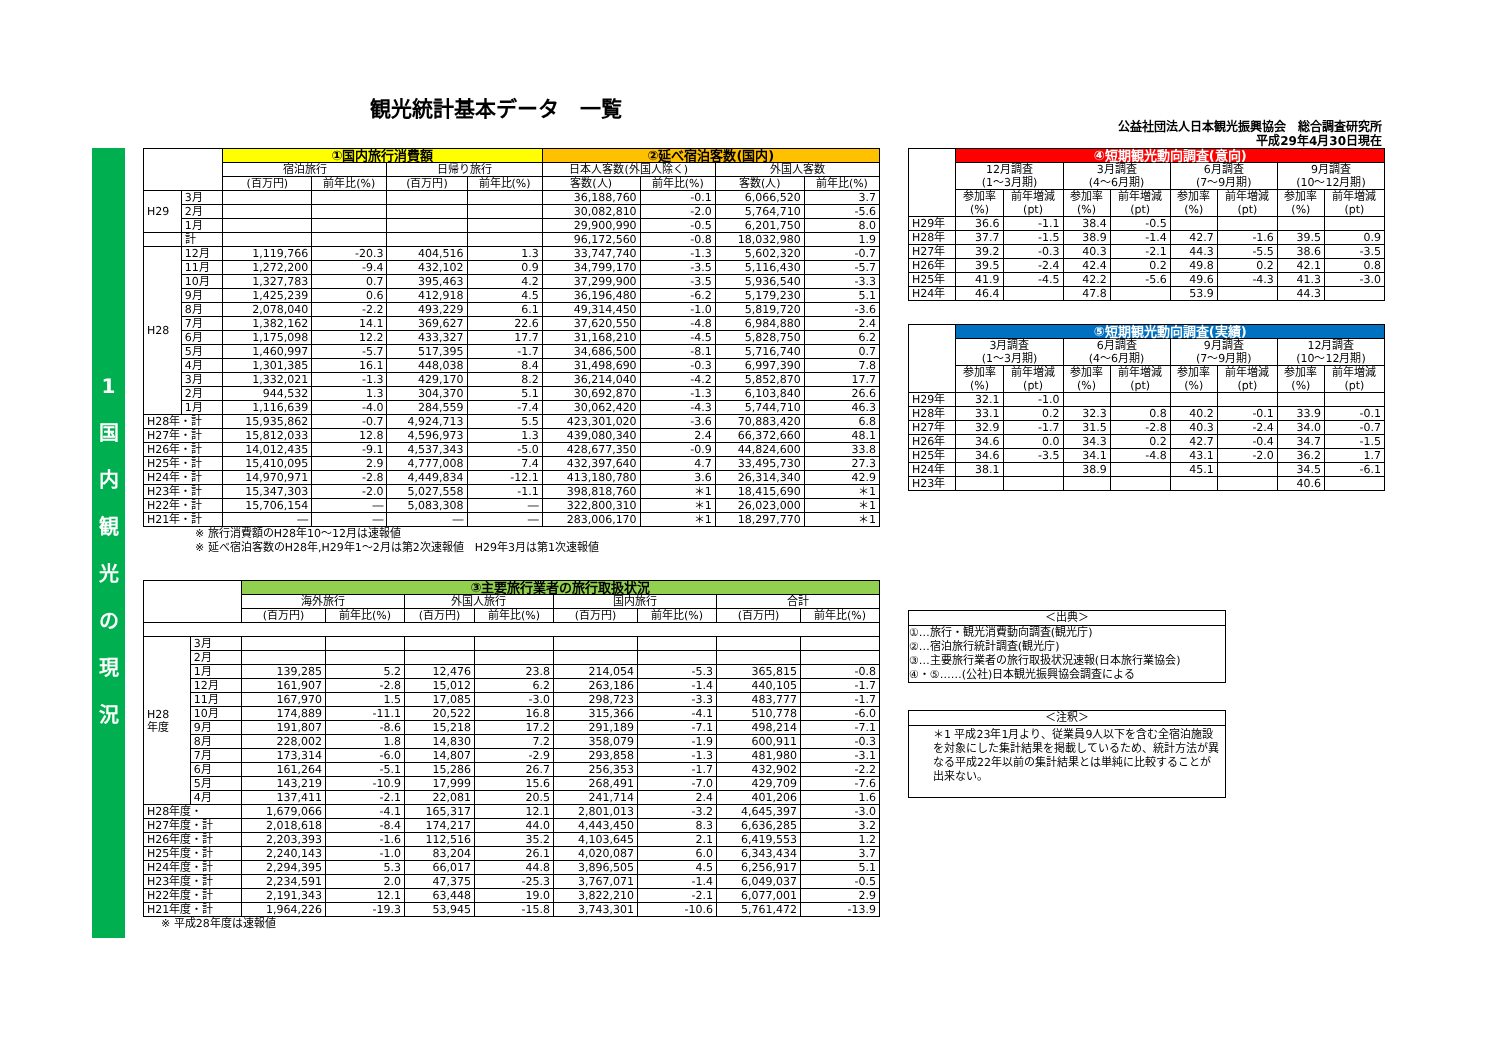観光統計基本データ　一覧
公益社団法人日本観光振興協会　総合調査研究所
平成29年4月30日現在
1
国
内
観
光
の
現
況
| | | ①国内旅行消費額 | | | | ②延べ宿泊客数(国内) | | | |
| --- | --- | --- | --- | --- | --- | --- | --- | --- | --- |
| | | 宿泊旅行 | | 日帰り旅行 | | 日本人客数(外国人除く) | | 外国人客数 | |
| | | (百万円) | 前年比(%) | (百万円) | 前年比(%) | 客数(人) | 前年比(%) | 客数(人) | 前年比(%) |
| H29 | 3月 | | | | | 36,188,760 | -0.1 | 6,066,520 | 3.7 |
| | 2月 | | | | | 30,082,810 | -2.0 | 5,764,710 | -5.6 |
| | 1月 | | | | | 29,900,990 | -0.5 | 6,201,750 | 8.0 |
| | 計 | | | | | 96,172,560 | -0.8 | 18,032,980 | 1.9 |
| H28 | 12月 | 1,119,766 | -20.3 | 404,516 | 1.3 | 33,747,740 | -1.3 | 5,602,320 | -0.7 |
| | 11月 | 1,272,200 | -9.4 | 432,102 | 0.9 | 34,799,170 | -3.5 | 5,116,430 | -5.7 |
| | 10月 | 1,327,783 | 0.7 | 395,463 | 4.2 | 37,299,900 | -3.5 | 5,936,540 | -3.3 |
| | 9月 | 1,425,239 | 0.6 | 412,918 | 4.5 | 36,196,480 | -6.2 | 5,179,230 | 5.1 |
| | 8月 | 2,078,040 | -2.2 | 493,229 | 6.1 | 49,314,450 | -1.0 | 5,819,720 | -3.6 |
| | 7月 | 1,382,162 | 14.1 | 369,627 | 22.6 | 37,620,550 | -4.8 | 6,984,880 | 2.4 |
| | 6月 | 1,175,098 | 12.2 | 433,327 | 17.7 | 31,168,210 | -4.5 | 5,828,750 | 6.2 |
| | 5月 | 1,460,997 | -5.7 | 517,395 | -1.7 | 34,686,500 | -8.1 | 5,716,740 | 0.7 |
| | 4月 | 1,301,385 | 16.1 | 448,038 | 8.4 | 31,498,690 | -0.3 | 6,997,390 | 7.8 |
| | 3月 | 1,332,021 | -1.3 | 429,170 | 8.2 | 36,214,040 | -4.2 | 5,852,870 | 17.7 |
| | 2月 | 944,532 | 1.3 | 304,370 | 5.1 | 30,692,870 | -1.3 | 6,103,840 | 26.6 |
| | 1月 | 1,116,639 | -4.0 | 284,559 | -7.4 | 30,062,420 | -4.3 | 5,744,710 | 46.3 |
| H28年・計 | | 15,935,862 | -0.7 | 4,924,713 | 5.5 | 423,301,020 | -3.6 | 70,883,420 | 6.8 |
| H27年・計 | | 15,812,033 | 12.8 | 4,596,973 | 1.3 | 439,080,340 | 2.4 | 66,372,660 | 48.1 |
| H26年・計 | | 14,012,435 | -9.1 | 4,537,343 | -5.0 | 428,677,350 | -0.9 | 44,824,600 | 33.8 |
| H25年・計 | | 15,410,095 | 2.9 | 4,777,008 | 7.4 | 432,397,640 | 4.7 | 33,495,730 | 27.3 |
| H24年・計 | | 14,970,971 | -2.8 | 4,449,834 | -12.1 | 413,180,780 | 3.6 | 26,314,340 | 42.9 |
| H23年・計 | | 15,347,303 | -2.0 | 5,027,558 | -1.1 | 398,818,760 | ＊1 | 18,415,690 | ＊1 |
| H22年・計 | | 15,706,154 | ― | 5,083,308 | ― | 322,800,310 | ＊1 | 26,023,000 | ＊1 |
| H21年・計 | | ― | ― | ― | ― | 283,006,170 | ＊1 | 18,297,770 | ＊1 |
※ 旅行消費額のH28年10～12月は速報値
※ 延べ宿泊客数のH28年,H29年1～2月は第2次速報値　H29年3月は第1次速報値
| | | ③主要旅行業者の旅行取扱状況 | | | | | | | |
| --- | --- | --- | --- | --- | --- | --- | --- | --- | --- |
| | | 海外旅行 | | 外国人旅行 | | 国内旅行 | | 合計 | |
| | | (百万円) | 前年比(%) | (百万円) | 前年比(%) | (百万円) | 前年比(%) | (百万円) | 前年比(%) |
| H28 年度 | 3月 | | | | | | | | |
| | 2月 | | | | | | | | |
| | 1月 | 139,285 | 5.2 | 12,476 | 23.8 | 214,054 | -5.3 | 365,815 | -0.8 |
| | 12月 | 161,907 | -2.8 | 15,012 | 6.2 | 263,186 | -1.4 | 440,105 | -1.7 |
| | 11月 | 167,970 | 1.5 | 17,085 | -3.0 | 298,723 | -3.3 | 483,777 | -1.7 |
| | 10月 | 174,889 | -11.1 | 20,522 | 16.8 | 315,366 | -4.1 | 510,778 | -6.0 |
| | 9月 | 191,807 | -8.6 | 15,218 | 17.2 | 291,189 | -7.1 | 498,214 | -7.1 |
| | 8月 | 228,002 | 1.8 | 14,830 | 7.2 | 358,079 | -1.9 | 600,911 | -0.3 |
| | 7月 | 173,314 | -6.0 | 14,807 | -2.9 | 293,858 | -1.3 | 481,980 | -3.1 |
| | 6月 | 161,264 | -5.1 | 15,286 | 26.7 | 256,353 | -1.7 | 432,902 | -2.2 |
| | 5月 | 143,219 | -10.9 | 17,999 | 15.6 | 268,491 | -7.0 | 429,709 | -7.6 |
| | 4月 | 137,411 | -2.1 | 22,081 | 20.5 | 241,714 | 2.4 | 401,206 | 1.6 |
| H28年度・ | | 1,679,066 | -4.1 | 165,317 | 12.1 | 2,801,013 | -3.2 | 4,645,397 | -3.0 |
| H27年度・計 | | 2,018,618 | -8.4 | 174,217 | 44.0 | 4,443,450 | 8.3 | 6,636,285 | 3.2 |
| H26年度・計 | | 2,203,393 | -1.6 | 112,516 | 35.2 | 4,103,645 | 2.1 | 6,419,553 | 1.2 |
| H25年度・計 | | 2,240,143 | -1.0 | 83,204 | 26.1 | 4,020,087 | 6.0 | 6,343,434 | 3.7 |
| H24年度・計 | | 2,294,395 | 5.3 | 66,017 | 44.8 | 3,896,505 | 4.5 | 6,256,917 | 5.1 |
| H23年度・計 | | 2,234,591 | 2.0 | 47,375 | -25.3 | 3,767,071 | -1.4 | 6,049,037 | -0.5 |
| H22年度・計 | | 2,191,343 | 12.1 | 63,448 | 19.0 | 3,822,210 | -2.1 | 6,077,001 | 2.9 |
| H21年度・計 | | 1,964,226 | -19.3 | 53,945 | -15.8 | 3,743,301 | -10.6 | 5,761,472 | -13.9 |
※ 平成28年度は速報値
| | ④短期観光動向調査(意向) | | | | | | | |
| --- | --- | --- | --- | --- | --- | --- | --- | --- |
| | 12月調査 (1～3月期) | | 3月調査 (4～6月期) | | 6月調査 (7～9月期) | | 9月調査 (10～12月期) | |
| | 参加率 (%) | 前年増減 (pt) | 参加率 (%) | 前年増減 (pt) | 参加率 (%) | 前年増減 (pt) | 参加率 (%) | 前年増減 (pt) |
| H29年 | 36.6 | -1.1 | 38.4 | -0.5 | | | | |
| H28年 | 37.7 | -1.5 | 38.9 | -1.4 | 42.7 | -1.6 | 39.5 | 0.9 |
| H27年 | 39.2 | -0.3 | 40.3 | -2.1 | 44.3 | -5.5 | 38.6 | -3.5 |
| H26年 | 39.5 | -2.4 | 42.4 | 0.2 | 49.8 | 0.2 | 42.1 | 0.8 |
| H25年 | 41.9 | -4.5 | 42.2 | -5.6 | 49.6 | -4.3 | 41.3 | -3.0 |
| H24年 | 46.4 | | 47.8 | | 53.9 | | 44.3 | |
| | ⑤短期観光動向調査(実績) | | | | | | | |
| --- | --- | --- | --- | --- | --- | --- | --- | --- |
| | 3月調査 (1～3月期) | | 6月調査 (4～6月期) | | 9月調査 (7～9月期) | | 12月調査 (10～12月期) | |
| | 参加率 (%) | 前年増減 (pt) | 参加率 (%) | 前年増減 (pt) | 参加率 (%) | 前年増減 (pt) | 参加率 (%) | 前年増減 (pt) |
| H29年 | 32.1 | -1.0 | | | | | | |
| H28年 | 33.1 | 0.2 | 32.3 | 0.8 | 40.2 | -0.1 | 33.9 | -0.1 |
| H27年 | 32.9 | -1.7 | 31.5 | -2.8 | 40.3 | -2.4 | 34.0 | -0.7 |
| H26年 | 34.6 | 0.0 | 34.3 | 0.2 | 42.7 | -0.4 | 34.7 | -1.5 |
| H25年 | 34.6 | -3.5 | 34.1 | -4.8 | 43.1 | -2.0 | 36.2 | 1.7 |
| H24年 | 38.1 | | 38.9 | | 45.1 | | 34.5 | -6.1 |
| H23年 | | | | | | | 40.6 | |
＜出典＞
①…旅行・観光消費動向調査(観光庁)
②…宿泊旅行統計調査(観光庁)
③…主要旅行業者の旅行取扱状況速報(日本旅行業協会)
④・⑤……(公社)日本観光振興協会調査による
＜注釈＞
＊1 平成23年1月より、従業員9人以下を含む全宿泊施設を対象にした集計結果を掲載しているため、統計方法が異なる平成22年以前の集計結果とは単純に比較することが出来ない。